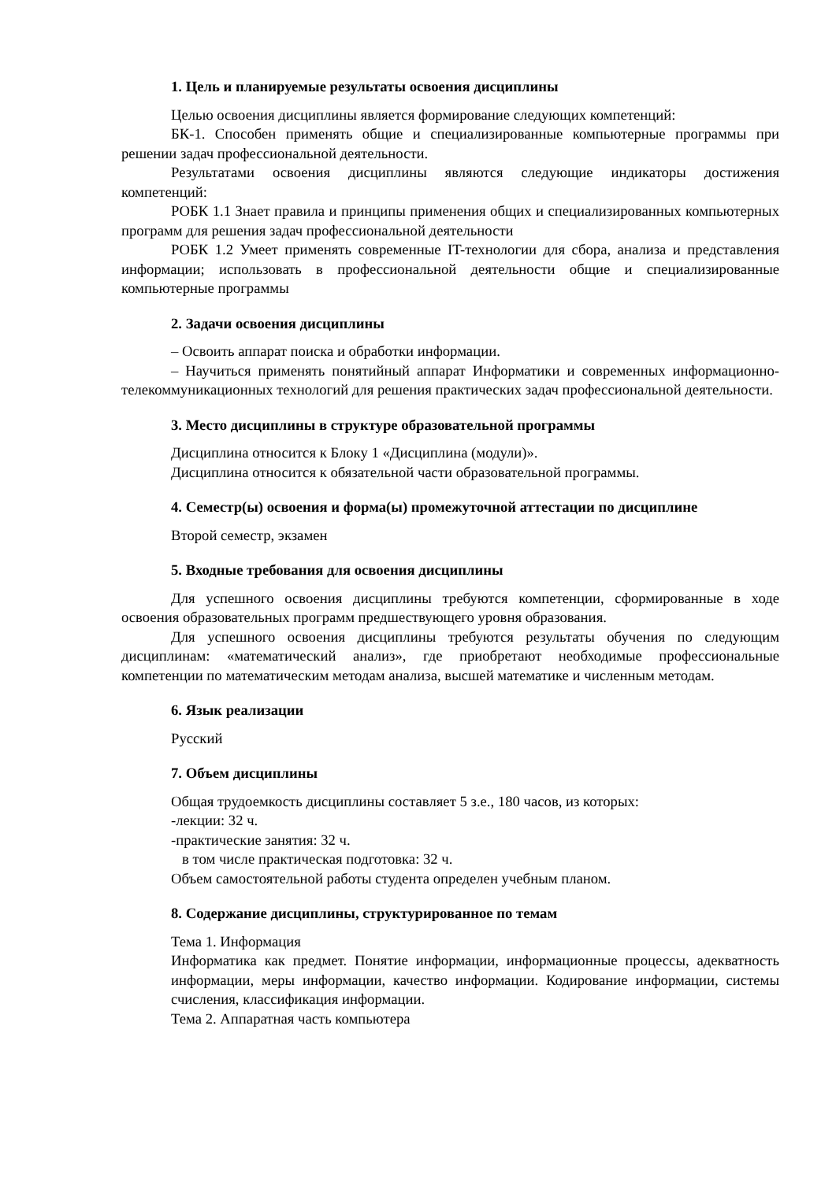1. Цель и планируемые результаты освоения дисциплины
Целью освоения дисциплины является формирование следующих компетенций:
БК-1. Способен применять общие и специализированные компьютерные программы при решении задач профессиональной деятельности.
Результатами освоения дисциплины являются следующие индикаторы достижения компетенций:
РОБК 1.1 Знает правила и принципы применения общих и специализированных компьютерных программ для решения задач профессиональной деятельности
РОБК 1.2 Умеет применять современные IT-технологии для сбора, анализа и представления информации; использовать в профессиональной деятельности общие и специализированные компьютерные программы
2. Задачи освоения дисциплины
– Освоить аппарат поиска и обработки информации.
– Научиться применять понятийный аппарат Информатики и современных информационно-телекоммуникационных технологий для решения практических задач профессиональной деятельности.
3. Место дисциплины в структуре образовательной программы
Дисциплина относится к Блоку 1 «Дисциплина (модули)».
Дисциплина относится к обязательной части образовательной программы.
4. Семестр(ы) освоения и форма(ы) промежуточной аттестации по дисциплине
Второй семестр, экзамен
5. Входные требования для освоения дисциплины
Для успешного освоения дисциплины требуются компетенции, сформированные в ходе освоения образовательных программ предшествующего уровня образования.
Для успешного освоения дисциплины требуются результаты обучения по следующим дисциплинам: «математический анализ», где приобретают необходимые профессиональные компетенции по математическим методам анализа, высшей математике и численным методам.
6. Язык реализации
Русский
7. Объем дисциплины
Общая трудоемкость дисциплины составляет 5 з.е., 180 часов, из которых:
-лекции: 32 ч.
-практические занятия: 32 ч.
в том числе практическая подготовка: 32 ч.
Объем самостоятельной работы студента определен учебным планом.
8. Содержание дисциплины, структурированное по темам
Тема 1. Информация
Информатика как предмет. Понятие информации, информационные процессы, адекватность информации, меры информации, качество информации. Кодирование информации, системы счисления, классификация информации.
Тема 2. Аппаратная часть компьютера